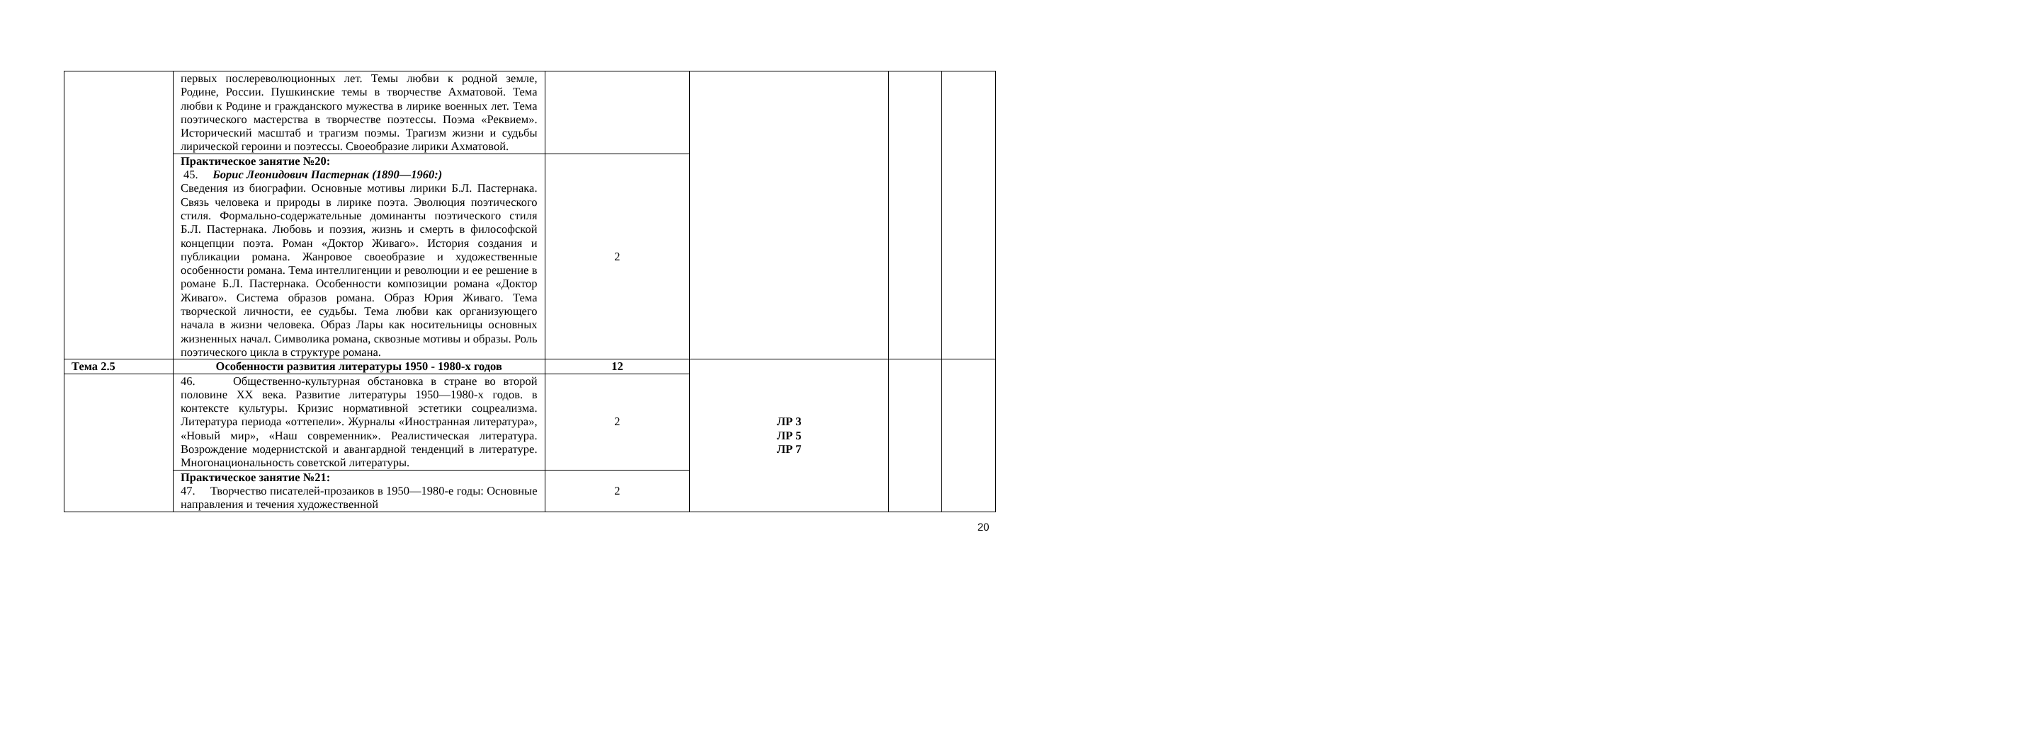| | первых послереволюционных лет. Темы любви к родной земле, Родине, России. Пушкинские темы в творчестве Ахматовой. Тема любви к Родине и гражданского мужества в лирике военных лет. Тема поэтического мастерства в творчестве поэтессы. Поэма «Реквием». Исторический масштаб и трагизм поэмы. Трагизм жизни и судьбы лирической героини и поэтессы. Своеобразие лирики Ахматовой. | | | | |
| | Практическое занятие №20: 45. Борис Леонидович Пастернак (1890—1960:) Сведения из биографии. Основные мотивы лирики Б.Л. Пастернака. Связь человека и природы в лирике поэта. Эволюция поэтического стиля. Формально-содержательные доминанты поэтического стиля Б.Л. Пастернака. Любовь и поэзия, жизнь и смерть в философской концепции поэта. Роман «Доктор Живаго». История создания и публикации романа. Жанровое своеобразие и художественные особенности романа. Тема интеллигенции и революции и ее решение в романе Б.Л. Пастернака. Особенности композиции романа «Доктор Живаго». Система образов романа. Образ Юрия Живаго. Тема творческой личности, ее судьбы. Тема любви как организующего начала в жизни человека. Образ Лары как носительницы основных жизненных начал. Символика романа, сквозные мотивы и образы. Роль поэтического цикла в структуре романа. | 2 | | | |
| Тема 2.5 | Особенности развития литературы 1950 - 1980-х годов | 12 | ЛР 3 ЛР 5 ЛР 7 | | |
| | 46. Общественно-культурная обстановка в стране во второй половине XX века. Развитие литературы 1950—1980-х годов. в контексте культуры. Кризис нормативной эстетики соцреализма. Литература периода «оттепели». Журналы «Иностранная литература», «Новый мир», «Наш современник». Реалистическая литература. Возрождение модернистской и авангардной тенденций в литературе. Многонациональность советской литературы. | 2 | | | |
| | Практическое занятие №21: 47. Творчество писателей-прозаиков в 1950—1980-е годы: Основные направления и течения художественной | 2 | | | |
20